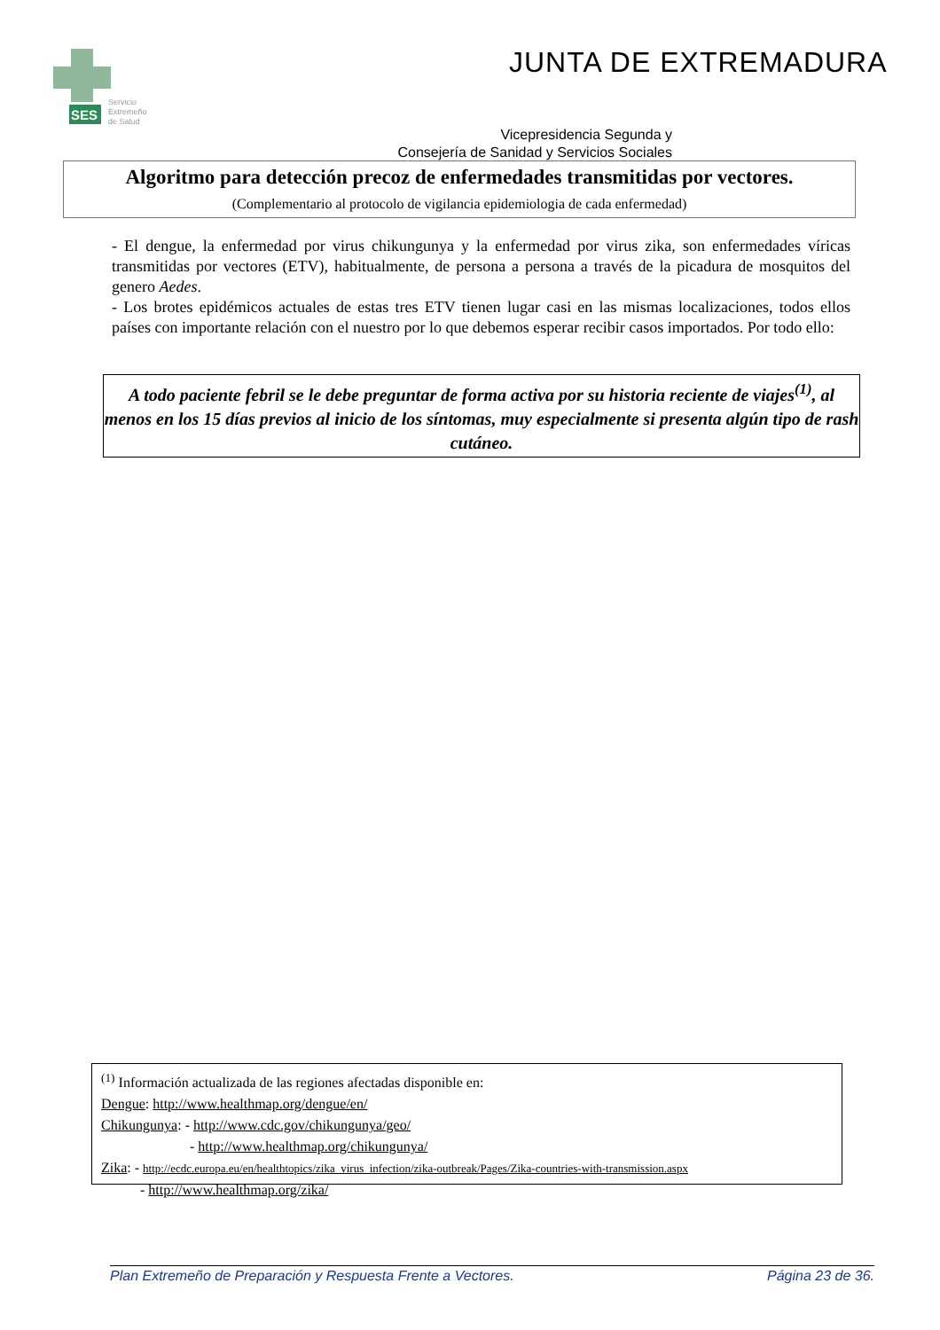SES
Servicio
Extremeño
de Salud
JUNTA DE EXTREMADURA
Vicepresidencia Segunda y
Consejería de Sanidad y Servicios Sociales
Algoritmo para detección precoz de enfermedades transmitidas por vectores.
(Complementario al protocolo de vigilancia epidemiologia de cada enfermedad)
- El dengue, la enfermedad por virus chikungunya y la enfermedad por virus zika, son enfermedades víricas transmitidas por vectores (ETV), habitualmente, de persona a persona a través de la picadura de mosquitos del genero Aedes.
- Los brotes epidémicos actuales de estas tres ETV tienen lugar casi en las mismas localizaciones, todos ellos países con importante relación con el nuestro por lo que debemos esperar recibir casos importados. Por todo ello:
A todo paciente febril se le debe preguntar de forma activa por su historia reciente de viajes<sup>(1)</sup>, al menos en los 15 días previos al inicio de los síntomas, muy especialmente si presenta algún tipo de rash cutáneo.
<sup>(1)</sup> Información actualizada de las regiones afectadas disponible en:
Dengue: http://www.healthmap.org/dengue/en/
Chikungunya: - http://www.cdc.gov/chikungunya/geo/
- http://www.healthmap.org/chikungunya/
Zika: - http://ecdc.europa.eu/en/healthtopics/zika_virus_infection/zika-outbreak/Pages/Zika-countries-with-transmission.aspx
- http://www.healthmap.org/zika/
Plan Extremeño de Preparación y Respuesta Frente a Vectores. Página 23 de 36.